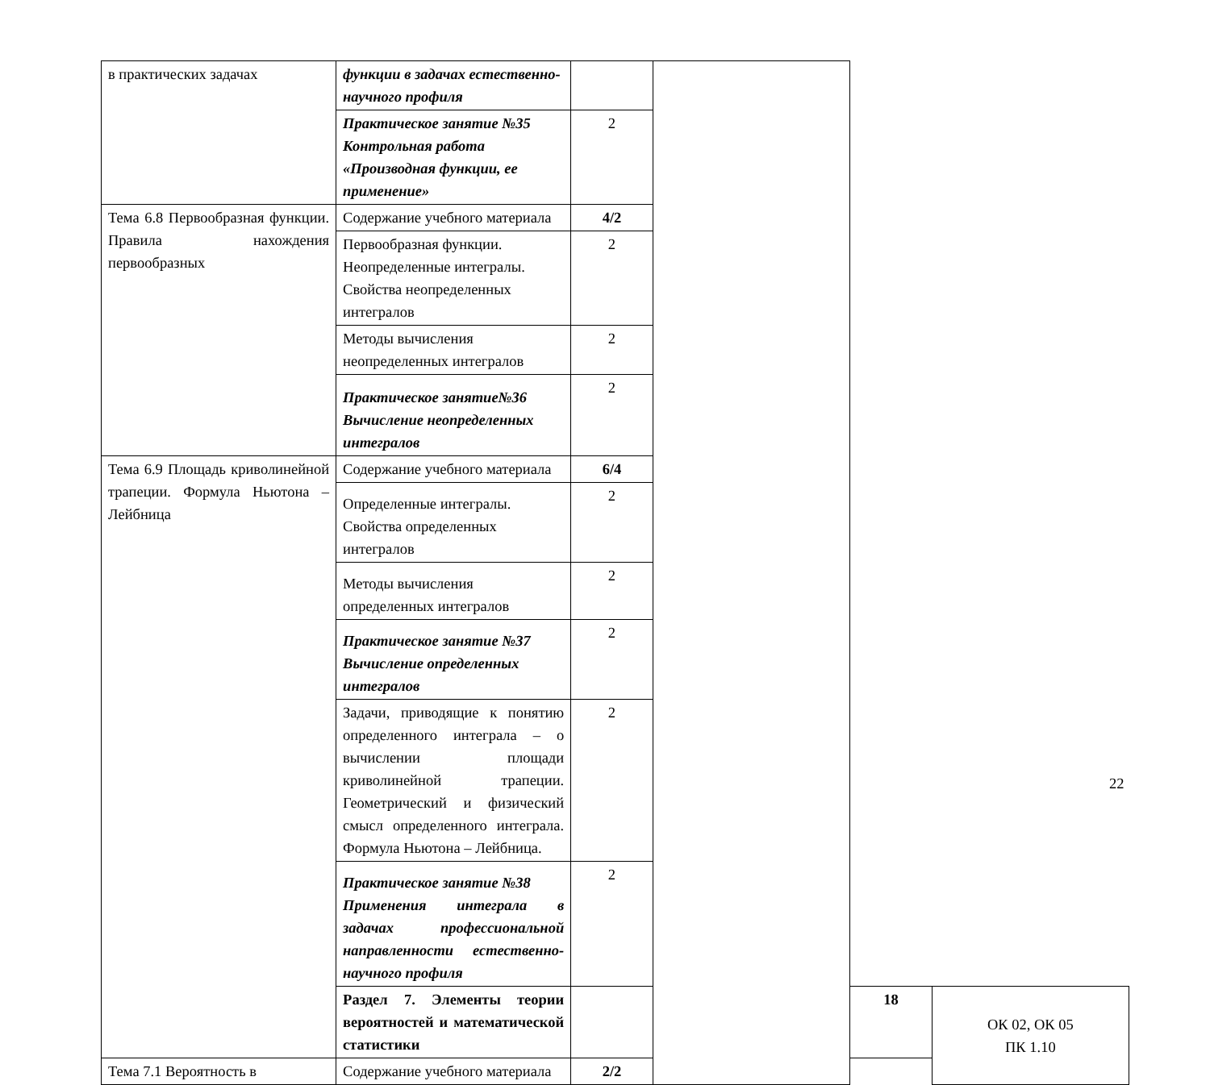| в практических задачах | функции в задачах естественно-научного профиля | | | | |
| | Практическое занятие №35 Контрольная работа «Производная функции, ее применение» | 2 | | | |
| Тема 6.8 Первообразная функции. Правила нахождения первообразных | Содержание учебного материала | 4/2 | | | |
| | Первообразная функции. Неопределенные интегралы. Свойства неопределенных интегралов | 2 | | | |
| | Методы вычисления неопределенных интегралов | 2 | | | |
| | Практическое занятие№36 Вычисление неопределенных интегралов | 2 | | | |
| Тема 6.9 Площадь криволинейной трапеции. Формула Ньютона – Лейбница | Содержание учебного материала | 6/4 | | | |
| | Определенные интегралы. Свойства определенных интегралов | 2 | | | |
| | Методы вычисления определенных интегралов | 2 | | | |
| | Практическое занятие №37 Вычисление определенных интегралов | 2 | | | |
| | Задачи, приводящие к понятию определенного интеграла – о вычислении площади криволинейной трапеции. Геометрический и физический смысл определенного интеграла. Формула Ньютона – Лейбница. | 2 | | | |
| | Практическое занятие №38 Применения интеграла в задачах профессиональной направленности естественно-научного профиля | 2 | | | |
| | Раздел 7. Элементы теории вероятностей и математической статистики | | | 18 | ОК 02, ОК 05 ПК 1.10 |
| Тема 7.1 Вероятность в | Содержание учебного материала | 2/2 | | | |
22